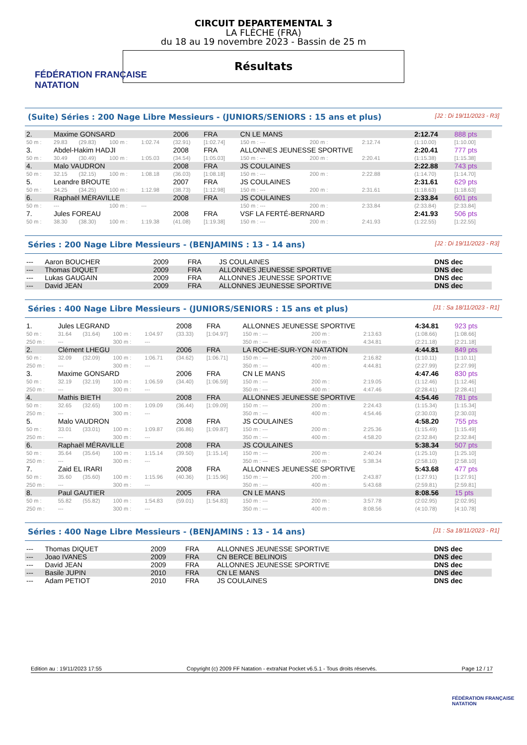FÉDÉRATION FRANÇAISE
NATATION
CIRCUIT DEPARTEMENTAL 3
LA FLÈCHE (FRA)
du 18 au 19 novembre 2023 - Bassin de 25 m
Résultats
(Suite) Séries : 200 Nage Libre Messieurs - (JUNIORS/SENIORS : 15 ans et plus) [J2 : Di 19/11/2023 - R3]
| 2. | Maxime GONSARD | | | | 2006 | FRA | CN LE MANS | | | 2:12.74 | 888 pts |
| 50 m : | 29.83 | (29.83) | 100 m : | 1:02.74 | (32.91) | [1:02.74] | 150 m : --- | 200 m : | 2:12.74 | (1:10.00) | [1:10.00] |
| 3. | Abdel-Hakim HADJI | | | | 2008 | FRA | ALLONNES JEUNESSE SPORTIVE | | | 2:20.41 | 777 pts |
| 50 m : | 30.49 | (30.49) | 100 m : | 1:05.03 | (34.54) | [1:05.03] | 150 m : --- | 200 m : | 2:20.41 | (1:15.38) | [1:15.38] |
| 4. | Malo VAUDRON | | | | 2008 | FRA | JS COULAINES | | | 2:22.88 | 743 pts |
| 50 m : | 32.15 | (32.15) | 100 m : | 1:08.18 | (36.03) | [1:08.18] | 150 m : --- | 200 m : | 2:22.88 | (1:14.70) | [1:14.70] |
| 5. | Leandre BROUTE | | | | 2007 | FRA | JS COULAINES | | | 2:31.61 | 629 pts |
| 50 m : | 34.25 | (34.25) | 100 m : | 1:12.98 | (38.73) | [1:12.98] | 150 m : --- | 200 m : | 2:31.61 | (1:18.63) | [1:18.63] |
| 6. | Raphaël MÉRAVILLE | | | | 2008 | FRA | JS COULAINES | | | 2:33.84 | 601 pts |
| 50 m : | --- | | 100 m : | --- | | | 150 m : --- | 200 m : | 2:33.84 | (2:33.84) | [2:33.84] |
| 7. | Jules FOREAU | | | | 2008 | FRA | VSF LA FERTÉ-BERNARD | | | 2:41.93 | 506 pts |
| 50 m : | 38.30 | (38.30) | 100 m : | 1:19.38 | (41.08) | [1:19.38] | 150 m : --- | 200 m : | 2:41.93 | (1:22.55) | [1:22.55] |
Séries : 200 Nage Libre Messieurs - (BENJAMINS : 13 - 14 ans) [J2 : Di 19/11/2023 - R3]
| --- | Aaron BOUCHER | 2009 | FRA | JS COULAINES | DNS dec |
| --- | Thomas DIQUET | 2009 | FRA | ALLONNES JEUNESSE SPORTIVE | DNS dec |
| --- | Lukas GAUGAIN | 2009 | FRA | ALLONNES JEUNESSE SPORTIVE | DNS dec |
| --- | David JEAN | 2009 | FRA | ALLONNES JEUNESSE SPORTIVE | DNS dec |
Séries : 400 Nage Libre Messieurs - (JUNIORS/SENIORS : 15 ans et plus) [J1 : Sa 18/11/2023 - R1]
| 1. | Jules LEGRAND | | | | 2008 | FRA | ALLONNES JEUNESSE SPORTIVE | | | 4:34.81 | 923 pts |
| 50 m : | 31.64 | (31.64) | 100 m : | 1:04.97 | (33.33) | [1:04.97] | 150 m : --- | 200 m : | 2:13.63 | (1:08.66) | [1:08.66] |
| 250 m : | --- | | 300 m : | --- | | | 350 m : --- | 400 m : | 4:34.81 | (2:21.18) | [2:21.18] |
| 2. | Clément LHEGU | | | | 2006 | FRA | LA ROCHE-SUR-YON NATATION | | | 4:44.81 | 849 pts |
| 50 m : | 32.09 | (32.09) | 100 m : | 1:06.71 | (34.62) | [1:06.71] | 150 m : --- | 200 m : | 2:16.82 | (1:10.11) | [1:10.11] |
| 250 m : | --- | | 300 m : | --- | | | 350 m : --- | 400 m : | 4:44.81 | (2:27.99) | [2:27.99] |
| 3. | Maxime GONSARD | | | | 2006 | FRA | CN LE MANS | | | 4:47.46 | 830 pts |
| 50 m : | 32.19 | (32.19) | 100 m : | 1:06.59 | (34.40) | [1:06.59] | 150 m : --- | 200 m : | 2:19.05 | (1:12.46) | [1:12.46] |
| 250 m : | --- | | 300 m : | --- | | | 350 m : --- | 400 m : | 4:47.46 | (2:28.41) | [2:28.41] |
| 4. | Mathis BIETH | | | | 2008 | FRA | ALLONNES JEUNESSE SPORTIVE | | | 4:54.46 | 781 pts |
| 50 m : | 32.65 | (32.65) | 100 m : | 1:09.09 | (36.44) | [1:09.09] | 150 m : --- | 200 m : | 2:24.43 | (1:15.34) | [1:15.34] |
| 250 m : | --- | | 300 m : | --- | | | 350 m : --- | 400 m : | 4:54.46 | (2:30.03) | [2:30.03] |
| 5. | Malo VAUDRON | | | | 2008 | FRA | JS COULAINES | | | 4:58.20 | 755 pts |
| 50 m : | 33.01 | (33.01) | 100 m : | 1:09.87 | (36.86) | [1:09.87] | 150 m : --- | 200 m : | 2:25.36 | (1:15.49) | [1:15.49] |
| 250 m : | --- | | 300 m : | --- | | | 350 m : --- | 400 m : | 4:58.20 | (2:32.84) | [2:32.84] |
| 6. | Raphaël MÉRAVILLE | | | | 2008 | FRA | JS COULAINES | | | 5:38.34 | 507 pts |
| 50 m : | 35.64 | (35.64) | 100 m : | 1:15.14 | (39.50) | [1:15.14] | 150 m : --- | 200 m : | 2:40.24 | (1:25.10) | [1:25.10] |
| 250 m : | --- | | 300 m : | --- | | | 350 m : --- | 400 m : | 5:38.34 | (2:58.10) | [2:58.10] |
| 7. | Zaid EL IRARI | | | | 2008 | FRA | ALLONNES JEUNESSE SPORTIVE | | | 5:43.68 | 477 pts |
| 50 m : | 35.60 | (35.60) | 100 m : | 1:15.96 | (40.36) | [1:15.96] | 150 m : --- | 200 m : | 2:43.87 | (1:27.91) | [1:27.91] |
| 250 m : | --- | | 300 m : | --- | | | 350 m : --- | 400 m : | 5:43.68 | (2:59.81) | [2:59.81] |
| 8. | Paul GAUTIER | | | | 2005 | FRA | CN LE MANS | | | 8:08.56 | 15 pts |
| 50 m : | 55.82 | (55.82) | 100 m : | 1:54.83 | (59.01) | [1:54.83] | 150 m : --- | 200 m : | 3:57.78 | (2:02.95) | [2:02.95] |
| 250 m : | --- | | 300 m : | --- | | | 350 m : --- | 400 m : | 8:08.56 | (4:10.78) | [4:10.78] |
Séries : 400 Nage Libre Messieurs - (BENJAMINS : 13 - 14 ans) [J1 : Sa 18/11/2023 - R1]
| --- | Thomas DIQUET | 2009 | FRA | ALLONNES JEUNESSE SPORTIVE | DNS dec |
| --- | Joao IVANES | 2009 | FRA | CN BERCE BELINOIS | DNS dec |
| --- | David JEAN | 2009 | FRA | ALLONNES JEUNESSE SPORTIVE | DNS dec |
| --- | Basile JUPIN | 2010 | FRA | CN LE MANS | DNS dec |
| --- | Adam PETIOT | 2010 | FRA | JS COULAINES | DNS dec |
Edition au : 19/11/2023 17:55 Copyright (c) 2009 FF Natation - extraNat Pocket v6.5.1 - Tous droits réservés. Page 12 / 17
FÉDÉRATION FRANÇAISE
NATATION